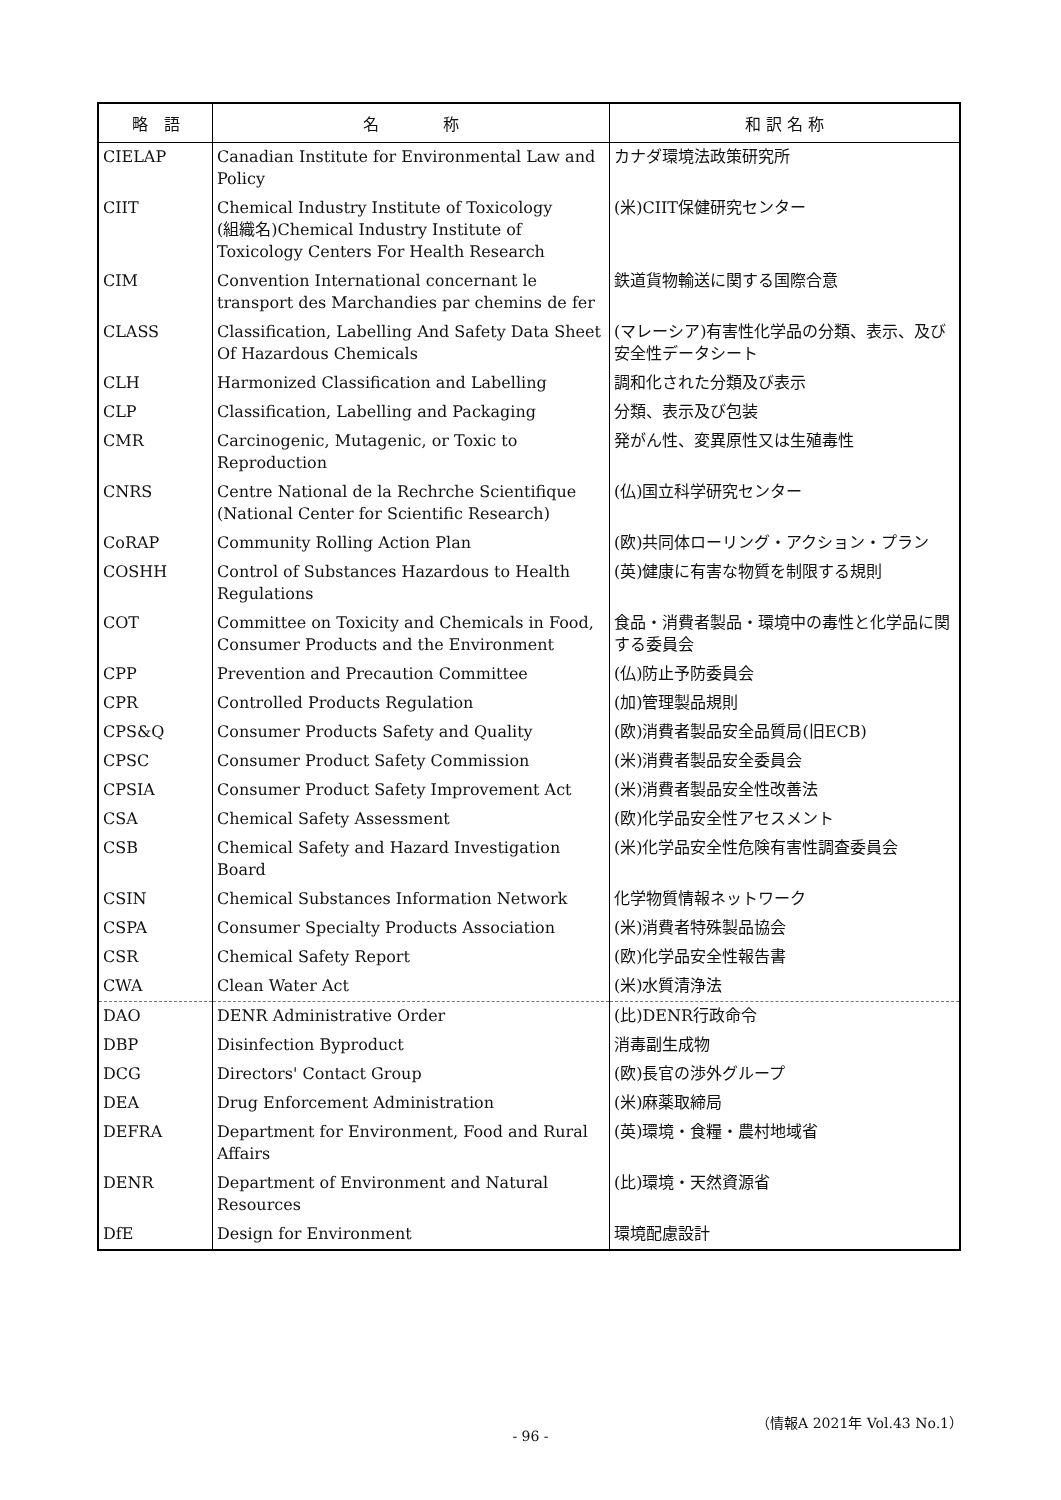| 略 語 | 名 称 | 和 訳 名 称 |
| --- | --- | --- |
| CIELAP | Canadian Institute for Environmental Law and Policy | カナダ環境法政策研究所 |
| CIIT | Chemical Industry Institute of Toxicology (組織名)Chemical Industry Institute of Toxicology Centers For Health Research | (米)CIIT保健研究センター |
| CIM | Convention International concernant le transport des Marchandies par chemins de fer | 鉄道貨物輸送に関する国際合意 |
| CLASS | Classification, Labelling And Safety Data Sheet Of Hazardous Chemicals | (マレーシア)有害性化学品の分類、表示、及び安全性データシート |
| CLH | Harmonized Classification and Labelling | 調和化された分類及び表示 |
| CLP | Classification, Labelling and Packaging | 分類、表示及び包装 |
| CMR | Carcinogenic, Mutagenic, or Toxic to Reproduction | 発がん性、変異原性又は生殖毒性 |
| CNRS | Centre National de la Rechrche Scientifique (National Center for Scientific Research) | (仏)国立科学研究センター |
| CoRAP | Community Rolling Action Plan | (欧)共同体ローリング・アクション・プラン |
| COSHH | Control of Substances Hazardous to Health Regulations | (英)健康に有害な物質を制限する規則 |
| COT | Committee on Toxicity and Chemicals in Food, Consumer Products and the Environment | 食品・消費者製品・環境中の毒性と化学品に関する委員会 |
| CPP | Prevention and Precaution Committee | (仏)防止予防委員会 |
| CPR | Controlled Products Regulation | (加)管理製品規則 |
| CPS&Q | Consumer Products Safety and Quality | (欧)消費者製品安全品質局(旧ECB) |
| CPSC | Consumer Product Safety Commission | (米)消費者製品安全委員会 |
| CPSIA | Consumer Product Safety Improvement Act | (米)消費者製品安全性改善法 |
| CSA | Chemical Safety Assessment | (欧)化学品安全性アセスメント |
| CSB | Chemical Safety and Hazard Investigation Board | (米)化学品安全性危険有害性調査委員会 |
| CSIN | Chemical Substances Information Network | 化学物質情報ネットワーク |
| CSPA | Consumer Specialty Products Association | (米)消費者特殊製品協会 |
| CSR | Chemical Safety Report | (欧)化学品安全性報告書 |
| CWA | Clean Water Act | (米)水質清浄法 |
| DAO | DENR Administrative Order | (比)DENR行政命令 |
| DBP | Disinfection Byproduct | 消毒副生成物 |
| DCG | Directors' Contact Group | (欧)長官の渉外グループ |
| DEA | Drug Enforcement Administration | (米)麻薬取締局 |
| DEFRA | Department for Environment, Food and Rural Affairs | (英)環境・食糧・農村地域省 |
| DENR | Department of Environment and Natural Resources | (比)環境・天然資源省 |
| DfE | Design for Environment | 環境配慮設計 |
（情報A 2021年 Vol.43 No.1）
- 96 -